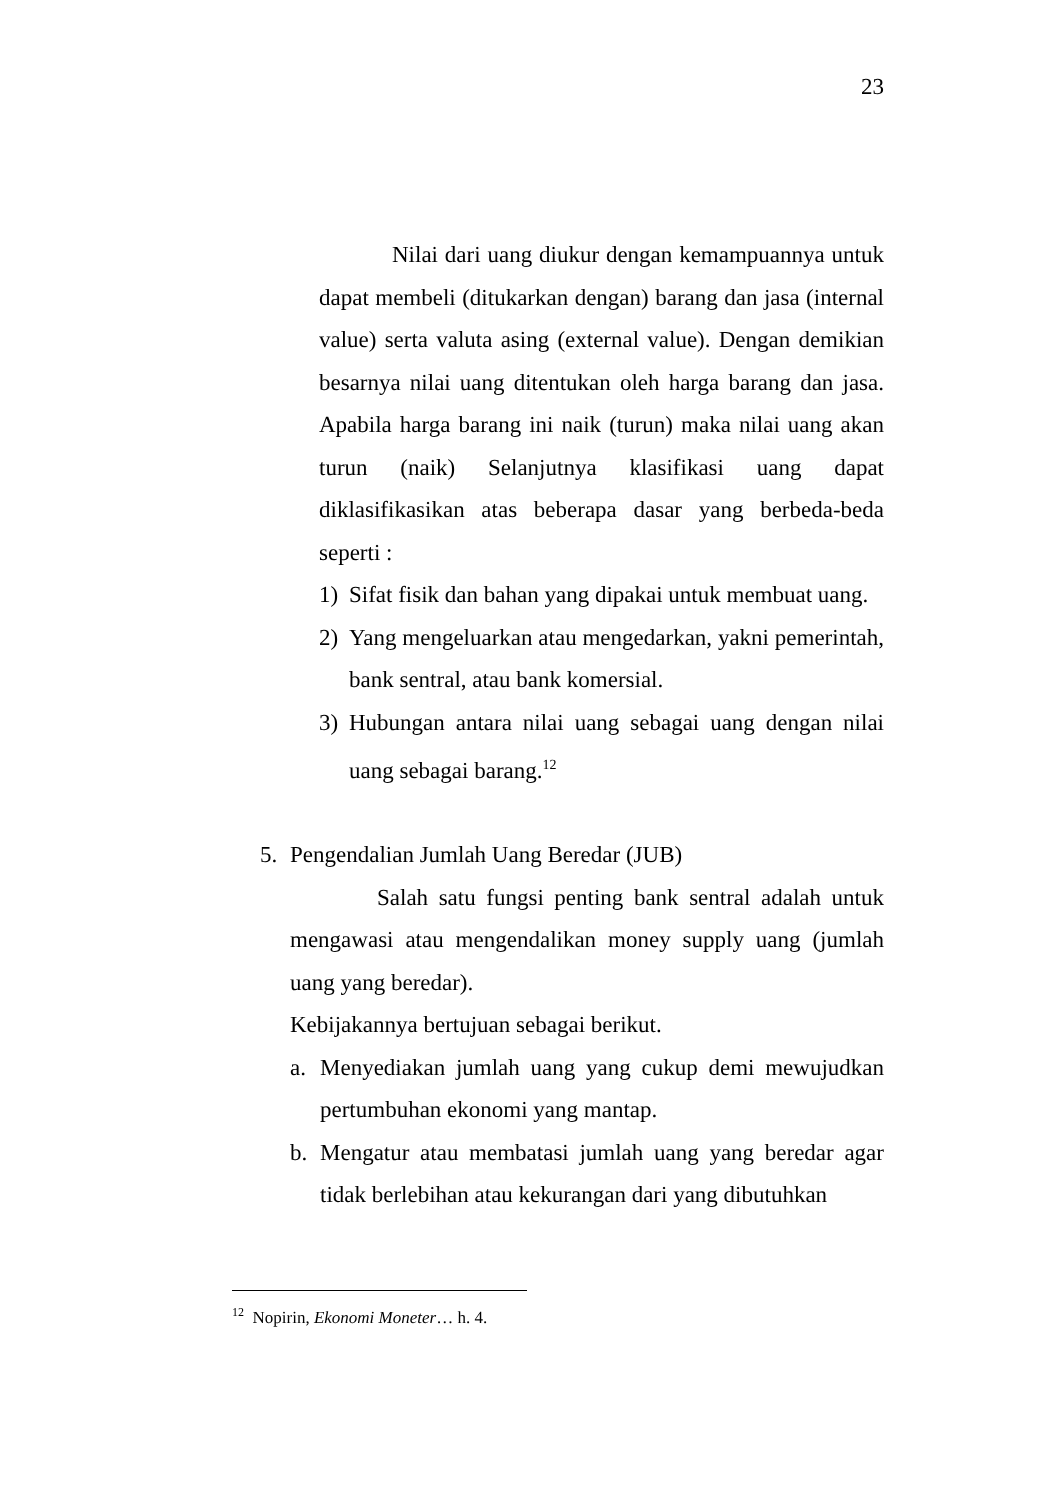23
Nilai dari uang diukur dengan kemampuannya untuk dapat membeli (ditukarkan dengan) barang dan jasa (internal value) serta valuta asing (external value). Dengan demikian besarnya nilai uang ditentukan oleh harga barang dan jasa. Apabila harga barang ini naik (turun) maka nilai uang akan turun (naik) Selanjutnya klasifikasi uang dapat diklasifikasikan atas beberapa dasar yang berbeda-beda seperti :
1) Sifat fisik dan bahan yang dipakai untuk membuat uang.
2) Yang mengeluarkan atau mengedarkan, yakni pemerintah, bank sentral, atau bank komersial.
3) Hubungan antara nilai uang sebagai uang dengan nilai uang sebagai barang.<sup>12</sup>
5. Pengendalian Jumlah Uang Beredar (JUB)
Salah satu fungsi penting bank sentral adalah untuk mengawasi atau mengendalikan money supply uang (jumlah uang yang beredar).
Kebijakannya bertujuan sebagai berikut.
a. Menyediakan jumlah uang yang cukup demi mewujudkan pertumbuhan ekonomi yang mantap.
b. Mengatur atau membatasi jumlah uang yang beredar agar tidak berlebihan atau kekurangan dari yang dibutuhkan
<sup>12</sup> Nopirin, Ekonomi Moneter… h. 4.